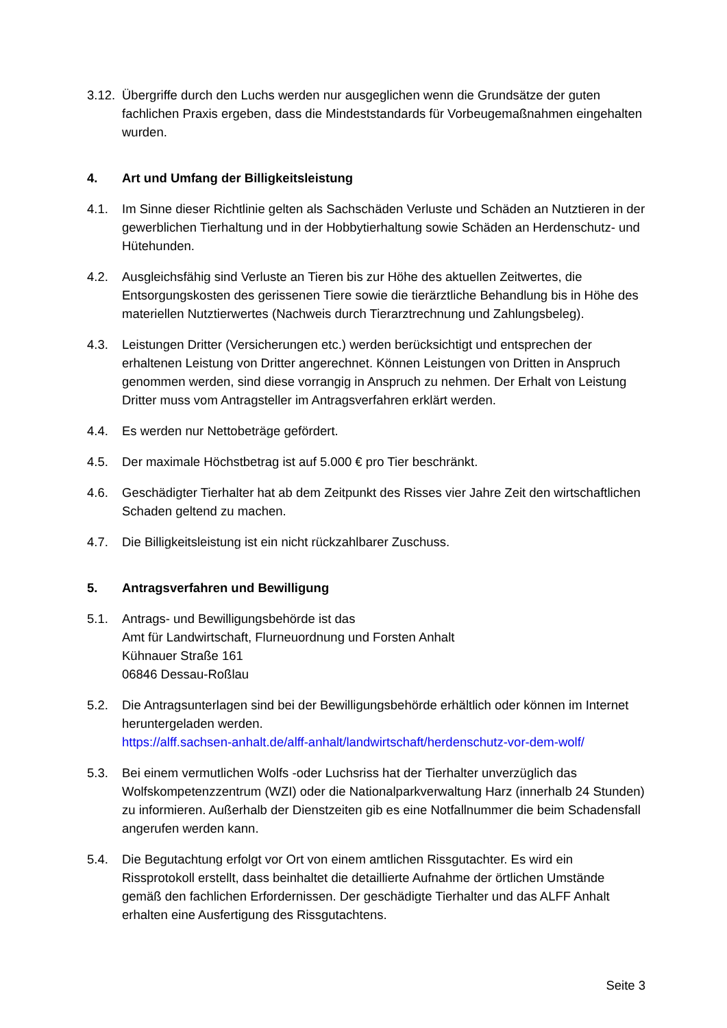3.12.
Übergriffe durch den Luchs werden nur ausgeglichen wenn die Grundsätze der guten fachlichen Praxis ergeben, dass die Mindeststandards für Vorbeugemaßnahmen eingehalten wurden.
4. Art und Umfang der Billigkeitsleistung
4.1. Im Sinne dieser Richtlinie gelten als Sachschäden Verluste und Schäden an Nutztieren in der gewerblichen Tierhaltung und in der Hobbytierhaltung sowie Schäden an Herdenschutz- und Hütehunden.
4.2. Ausgleichsfähig sind Verluste an Tieren bis zur Höhe des aktuellen Zeitwertes, die Entsorgungskosten des gerissenen Tiere sowie die tierärztliche Behandlung bis in Höhe des materiellen Nutztierwertes (Nachweis durch Tierarztrechnung und Zahlungsbeleg).
4.3. Leistungen Dritter (Versicherungen etc.) werden berücksichtigt und entsprechen der erhaltenen Leistung von Dritter angerechnet. Können Leistungen von Dritten in Anspruch genommen werden, sind diese vorrangig in Anspruch zu nehmen. Der Erhalt von Leistung Dritter muss vom Antragsteller im Antragsverfahren erklärt werden.
4.4. Es werden nur Nettobeträge gefördert.
4.5. Der maximale Höchstbetrag ist auf 5.000 € pro Tier beschränkt.
4.6. Geschädigter Tierhalter hat ab dem Zeitpunkt des Risses vier Jahre Zeit den wirtschaftlichen Schaden geltend zu machen.
4.7. Die Billigkeitsleistung ist ein nicht rückzahlbarer Zuschuss.
5. Antragsverfahren und Bewilligung
5.1. Antrags- und Bewilligungsbehörde ist das
Amt für Landwirtschaft, Flurneuordnung und Forsten Anhalt
Kühnauer Straße 161
06846 Dessau-Roßlau
5.2. Die Antragsunterlagen sind bei der Bewilligungsbehörde erhältlich oder können im Internet heruntergeladen werden.
https://alff.sachsen-anhalt.de/alff-anhalt/landwirtschaft/herdenschutz-vor-dem-wolf/
5.3. Bei einem vermutlichen Wolfs -oder Luchsriss hat der Tierhalter unverzüglich das Wolfskompetenzzentrum (WZI) oder die Nationalparkverwaltung Harz (innerhalb 24 Stunden) zu informieren. Außerhalb der Dienstzeiten gib es eine Notfallnummer die beim Schadensfall angerufen werden kann.
5.4. Die Begutachtung erfolgt vor Ort von einem amtlichen Rissgutachter. Es wird ein Rissprotokoll erstellt, dass beinhaltet die detaillierte Aufnahme der örtlichen Umstände gemäß den fachlichen Erfordernissen. Der geschädigte Tierhalter und das ALFF Anhalt erhalten eine Ausfertigung des Rissgutachtens.
Seite 3